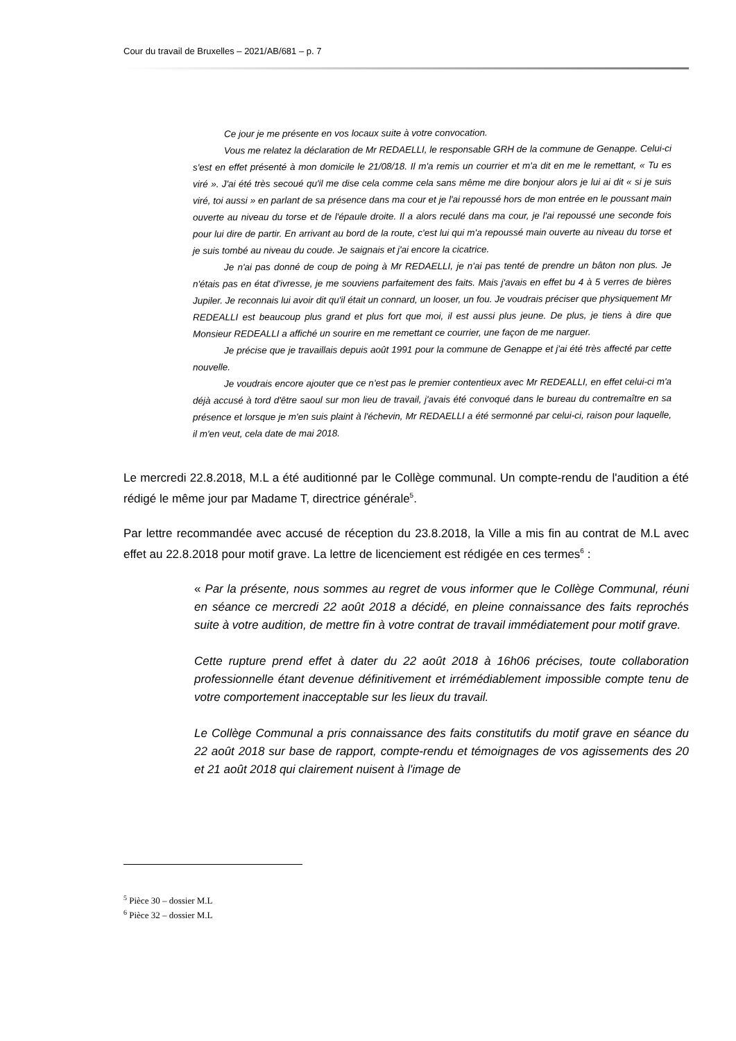Cour du travail de Bruxelles – 2021/AB/681 – p. 7
Ce jour je me présente en vos locaux suite à votre convocation.
Vous me relatez la déclaration de Mr REDAELLI, le responsable GRH de la commune de Genappe. Celui-ci s'est en effet présenté à mon domicile le 21/08/18. Il m'a remis un courrier et m'a dit en me le remettant, « Tu es viré ». J'ai été très secoué qu'il me dise cela comme cela sans même me dire bonjour alors je lui ai dit « si je suis viré, toi aussi » en parlant de sa présence dans ma cour et je l'ai repoussé hors de mon entrée en le poussant main ouverte au niveau du torse et de l'épaule droite. Il a alors reculé dans ma cour, je l'ai repoussé une seconde fois pour lui dire de partir. En arrivant au bord de la route, c'est lui qui m'a repoussé main ouverte au niveau du torse et je suis tombé au niveau du coude. Je saignais et j'ai encore la cicatrice.
Je n'ai pas donné de coup de poing à Mr REDAELLI, je n'ai pas tenté de prendre un bâton non plus. Je n'étais pas en état d'ivresse, je me souviens parfaitement des faits. Mais j'avais en effet bu 4 à 5 verres de bières Jupiler. Je reconnais lui avoir dit qu'il était un connard, un looser, un fou. Je voudrais préciser que physiquement Mr REDEALLI est beaucoup plus grand et plus fort que moi, il est aussi plus jeune. De plus, je tiens à dire que Monsieur REDEALLI a affiché un sourire en me remettant ce courrier, une façon de me narguer.
Je précise que je travaillais depuis août 1991 pour la commune de Genappe et j'ai été très affecté par cette nouvelle.
Je voudrais encore ajouter que ce n'est pas le premier contentieux avec Mr REDEALLI, en effet celui-ci m'a déjà accusé à tord d'être saoul sur mon lieu de travail, j'avais été convoqué dans le bureau du contremaître en sa présence et lorsque je m'en suis plaint à l'échevin, Mr REDAELLI a été sermonné par celui-ci, raison pour laquelle, il m'en veut, cela date de mai 2018.
Le mercredi 22.8.2018, M.L a été auditionné par le Collège communal. Un compte-rendu de l'audition a été rédigé le même jour par Madame T, directrice générale<sup>5</sup>.
Par lettre recommandée avec accusé de réception du 23.8.2018, la Ville a mis fin au contrat de M.L avec effet au 22.8.2018 pour motif grave. La lettre de licenciement est rédigée en ces termes<sup>6</sup> :
« Par la présente, nous sommes au regret de vous informer que le Collège Communal, réuni en séance ce mercredi 22 août 2018 a décidé, en pleine connaissance des faits reprochés suite à votre audition, de mettre fin à votre contrat de travail immédiatement pour motif grave.
Cette rupture prend effet à dater du 22 août 2018 à 16h06 précises, toute collaboration professionnelle étant devenue définitivement et irrémédiablement impossible compte tenu de votre comportement inacceptable sur les lieux du travail.
Le Collège Communal a pris connaissance des faits constitutifs du motif grave en séance du 22 août 2018 sur base de rapport, compte-rendu et témoignages de vos agissements des 20 et 21 août 2018 qui clairement nuisent à l'image de
<sup>5</sup> Pièce 30 – dossier M.L
<sup>6</sup> Pièce 32 – dossier M.L